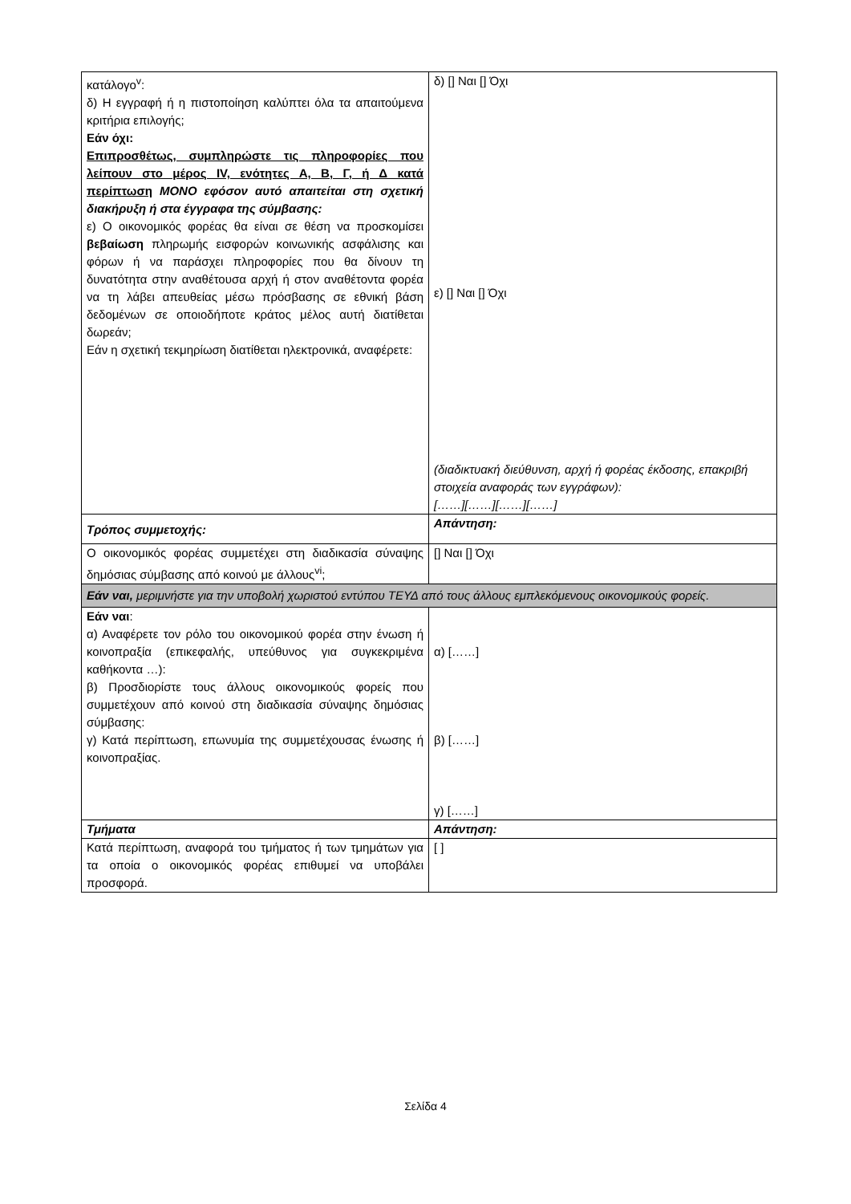| κατάλογο<sup>v</sup>: δ) Η εγγραφή ή η πιστοποίηση καλύπτει όλα τα απαιτούμενα κριτήρια επιλογής; Εάν όχι: Επιπροσθέτως, συμπληρώστε τις πληροφορίες που λείπουν στο μέρος IV, ενότητες Α, Β, Γ, ή Δ κατά περίπτωση ΜΟΝΟ εφόσον αυτό απαιτείται στη σχετική διακήρυξη ή στα έγγραφα της σύμβασης: ε) Ο οικονομικός φορέας θα είναι σε θέση να προσκομίσει βεβαίωση πληρωμής εισφορών κοινωνικής ασφάλισης και φόρων ή να παράσχει πληροφορίες που θα δίνουν τη δυνατότητα στην αναθέτουσα αρχή ή στον αναθέτοντα φορέα να τη λάβει απευθείας μέσω πρόσβασης σε εθνική βάση δεδομένων σε οποιοδήποτε κράτος μέλος αυτή διατίθεται δωρεάν; Εάν η σχετική τεκμηρίωση διατίθεται ηλεκτρονικά, αναφέρετε: | δ) [] Ναι [] Όχι ε) [] Ναι [] Όχι (διαδικτυακή διεύθυνση, αρχή ή φορέας έκδοσης, επακριβή στοιχεία αναφοράς των εγγράφων): [……][……][……][……] |
| Τρόπος συμμετοχής: | Απάντηση: |
| Ο οικονομικός φορέας συμμετέχει στη διαδικασία σύναψης δημόσιας σύμβασης από κοινού με άλλους<sup>vi</sup>; | [] Ναι [] Όχι |
| Εάν ναι, μεριμνήστε για την υποβολή χωριστού εντύπου ΤΕΥΔ από τους άλλους εμπλεκόμενους οικονομικούς φορείς. | |
| Εάν ναι : α) Αναφέρετε τον ρόλο του οικονομικού φορέα στην ένωση ή κοινοπραξία (επικεφαλής, υπεύθυνος για συγκεκριμένα καθήκοντα …): β) Προσδιορίστε τους άλλους οικονομικούς φορείς που συμμετέχουν από κοινού στη διαδικασία σύναψης δημόσιας σύμβασης: γ) Κατά περίπτωση, επωνυμία της συμμετέχουσας ένωσης ή κοινοπραξίας. | α) [……] β) [……] γ) [……] |
| Τμήματα | Απάντηση: |
| Κατά περίπτωση, αναφορά του τμήματος ή των τμημάτων για τα οποία ο οικονομικός φορέας επιθυμεί να υποβάλει προσφορά. | [ ] |
Σελίδα 4